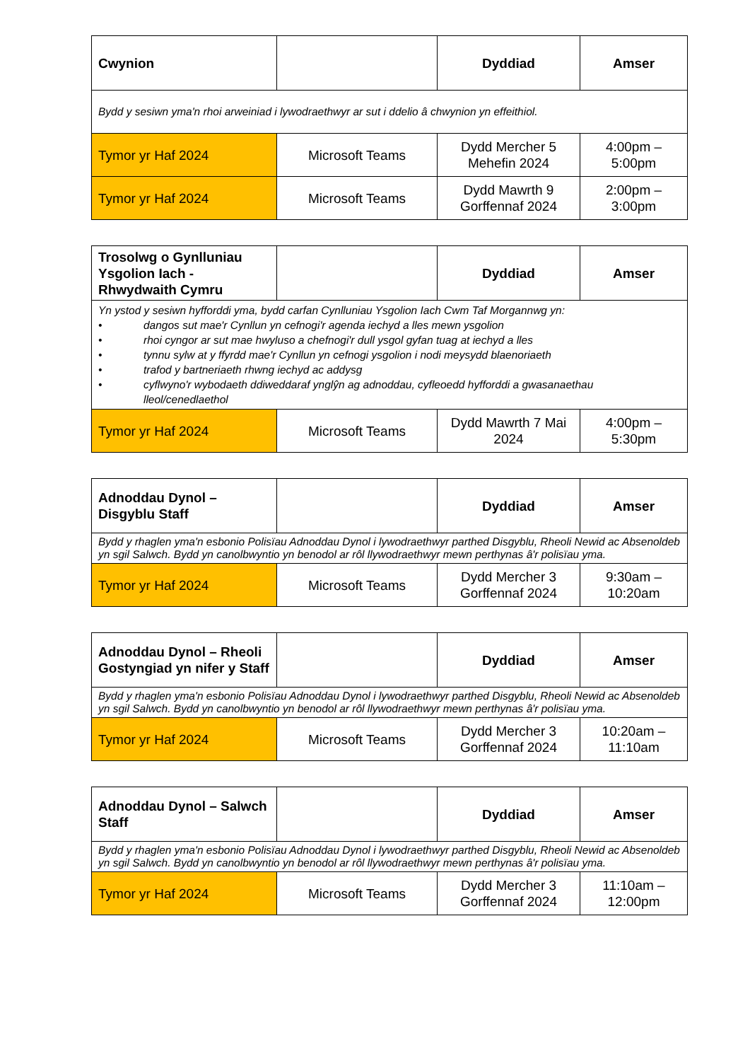| Cwynion | | Dyddiad | Amser |
| --- | --- | --- | --- |
| Bydd y sesiwn yma'n rhoi arweiniad i lywodraethwyr ar sut i ddelio â chwynion yn effeithiol. | | | |
| Tymor yr Haf 2024 | Microsoft Teams | Dydd Mercher 5 Mehefin 2024 | 4:00pm – 5:00pm |
| Tymor yr Haf 2024 | Microsoft Teams | Dydd Mawrth 9 Gorffennaf 2024 | 2:00pm – 3:00pm |
| Trosolwg o Gynlluniau Ysgolion Iach - Rhwydwaith Cymru | | Dyddiad | Amser |
| --- | --- | --- | --- |
| Yn ystod y sesiwn hyfforddi yma, bydd carfan Cynlluniau Ysgolion Iach Cwm Taf Morgannwg yn: • dangos sut mae'r Cynllun yn cefnogi'r agenda iechyd a lles mewn ysgolion • rhoi cyngor ar sut mae hwyluso a chefnogi'r dull ysgol gyfan tuag at iechyd a lles • tynnu sylw at y ffyrdd mae'r Cynllun yn cefnogi ysgolion i nodi meysydd blaenoriaeth • trafod y bartneriaeth rhwng iechyd ac addysg • cyflwyno'r wybodaeth ddiweddaraf ynglŷn ag adnoddau, cyfleoedd hyfforddi a gwasanaethau lleol/cenedlaethol | | | |
| Tymor yr Haf 2024 | Microsoft Teams | Dydd Mawrth 7 Mai 2024 | 4:00pm – 5:30pm |
| Adnoddau Dynol – Disgyblu Staff | | Dyddiad | Amser |
| --- | --- | --- | --- |
| Bydd y rhaglen yma'n esbonio Polisïau Adnoddau Dynol i lywodraethwyr parthed Disgyblu, Rheoli Newid ac Absenoldeb yn sgil Salwch. Bydd yn canolbwyntio yn benodol ar rôl llywodraethwyr mewn perthynas â'r polisïau yma. | | | |
| Tymor yr Haf 2024 | Microsoft Teams | Dydd Mercher 3 Gorffennaf 2024 | 9:30am – 10:20am |
| Adnoddau Dynol – Rheoli Gostyngiad yn nifer y Staff | | Dyddiad | Amser |
| --- | --- | --- | --- |
| Bydd y rhaglen yma'n esbonio Polisïau Adnoddau Dynol i lywodraethwyr parthed Disgyblu, Rheoli Newid ac Absenoldeb yn sgil Salwch. Bydd yn canolbwyntio yn benodol ar rôl llywodraethwyr mewn perthynas â'r polisïau yma. | | | |
| Tymor yr Haf 2024 | Microsoft Teams | Dydd Mercher 3 Gorffennaf 2024 | 10:20am – 11:10am |
| Adnoddau Dynol – Salwch Staff | | Dyddiad | Amser |
| --- | --- | --- | --- |
| Bydd y rhaglen yma'n esbonio Polisïau Adnoddau Dynol i lywodraethwyr parthed Disgyblu, Rheoli Newid ac Absenoldeb yn sgil Salwch. Bydd yn canolbwyntio yn benodol ar rôl llywodraethwyr mewn perthynas â'r polisïau yma. | | | |
| Tymor yr Haf 2024 | Microsoft Teams | Dydd Mercher 3 Gorffennaf 2024 | 11:10am – 12:00pm |